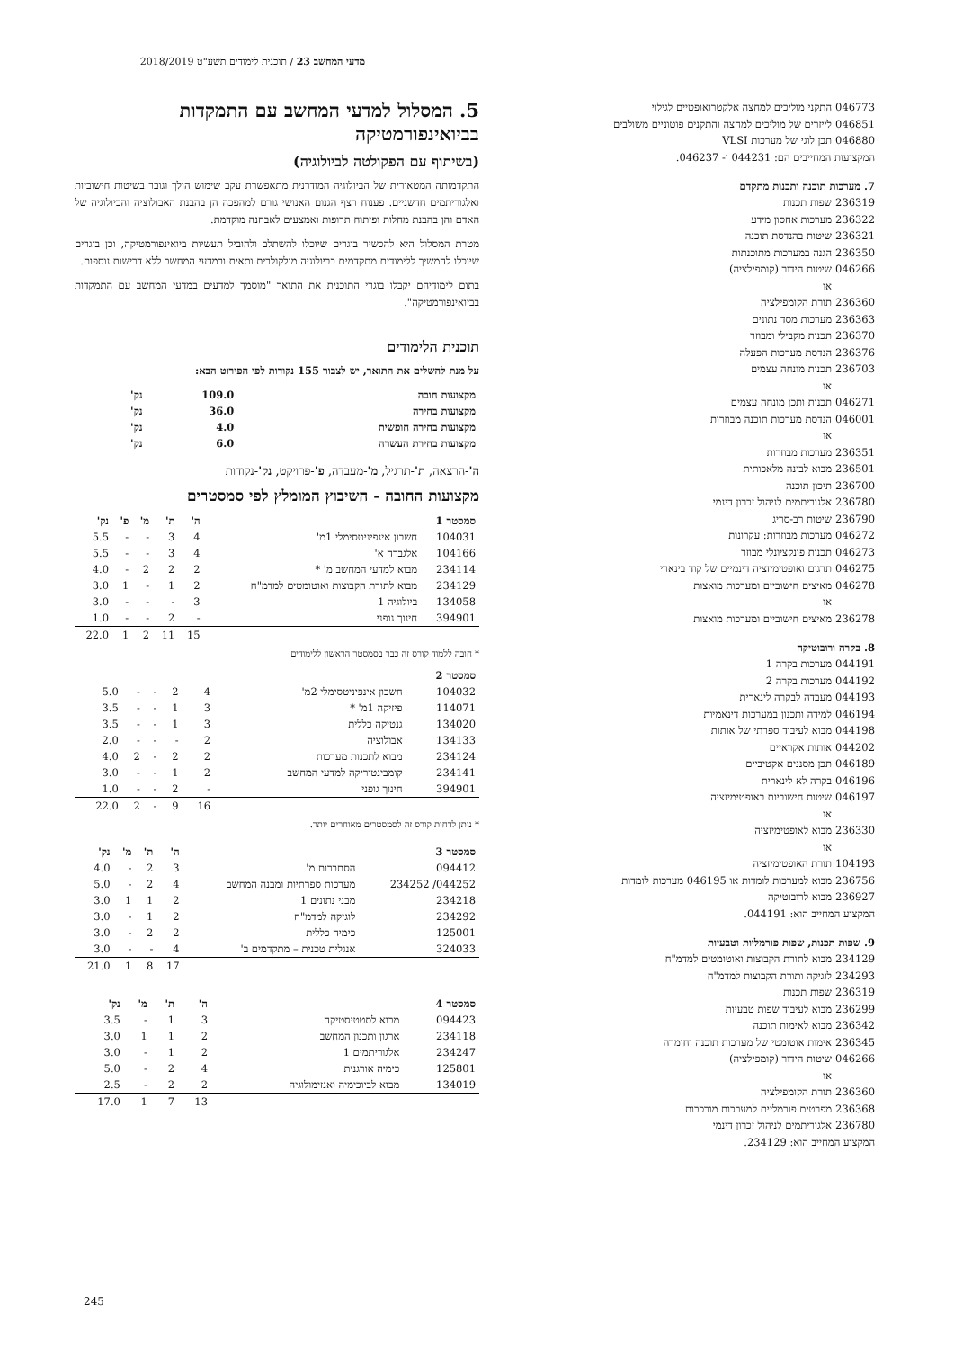מדעי המחשב 23 / תוכנית לימודים תשע"ט 2018/2019
046773 התקני מוליכים למחצה אלקטרואופטיים לגילוי
046851 לייזרים של מוליכים למחצה והתקנים פוטוניים משולבים
046880 תכן לוגי של מערכות VLSI
המקצועות המחייבים הם: 044231 ו- 046237.
7. מערכות תוכנה ותכנות מתקדם
236319 שפות תכנות
236322 מערכות אחסון מידע
236321 שיטות בהנדסת תוכנה
236350 הגנה במערכות מתוכנתות
046266 שיטות הידור (קומפילציה)
או
236360 תורת הקומפילציה
236363 מערכות מסד נתונים
236370 תכנות מקבילי ומבוזר
236376 הנדסת מערכות הפעלה
236703 תכנות מונחה עצמים
או
046271 תכנות ותכן מונחה עצמים
046001 הנדסת מערכות תוכנה מבוזרות
או
236351 מערכות מבוזרות
236501 מבוא לבינה מלאכותית
236700 תיכון תוכנה
236780 אלגוריתמים לניהול זכרון דינמי
236790 שיטות רב-סריג
046272 מערכות מבוזרות: עקרונות
046273 תכנות פונקציונלי מבוזר
046275 תרגום ואופטימיזציה דינמיים של קוד בינארי
046278 מאיצים חישוביים ומערכות מואצות
או
236278 מאיצים חישוביים ומערכות מואצות
8. בקרה ורובוטיקה
044191 מערכות בקרה 1
044192 מערכות בקרה 2
044193 מעבדה לבקרה לינארית
046194 למידה ותכנון במערכות דינאמיות
044198 מבוא לעיבוד ספרתי של אותות
044202 אותות אקראיים
046189 תכן מסננים אקטיביים
046196 בקרה לא לינארית
046197 שיטות חישוביות באופטימיזציה
או
236330 מבוא לאופטימיזציה
או
104193 תורת האופטימיזציה
236756 מבוא למערכות לומדות או 046195 מערכות לומדות
236927 מבוא לרובוטיקה
המקצוע המחייב הוא: 044191.
9. שפות תכנות, שפות פורמליות וטבעיות
234129 מבוא לתורת הקבוצות ואוטומטים למדמ"ח
234293 לוגיקה ותורת הקבוצות למדמ"ח
236319 שפות תכנות
236299 מבוא לעיבוד שפות טבעיות
236342 מבוא לאימות תוכנה
236345 אימות אוטומטי של מערכות תוכנה וחומרה
046266 שיטות הידור (קומפילציה)
או
236360 תורת הקומפילציה
236368 מפרטים פורמליים למערכות מורכבות
236780 אלגוריתמים לניהול זכרון דינמי
המקצוע המחייב הוא: 234129.
5. המסלול למדעי המחשב עם התמקדות בביואינפורמטיקה
(בשיתוף עם הפקולטה לביולוגיה)
התקדמותה המטאורית של הביולוגיה המודרנית מתאפשרת עקב שימוש הולך וגובר בשיטות חישוביות ואלגוריתמים חדשניים. פענוח רצף הגנום האנושי גורם למהפכה הן בהבנת האבולוציה והביולוגיה של האדם והן בהבנת מחלות ופיתוח תרופות ואמצעים לאבחנה מוקדמת.
מטרת המסלול היא להכשיר בוגרים שיוכלו להשתלב ולהוביל תעשיות ביואינפורמטיקה, וכן בוגרים שיוכלו להמשיך ללימודים מתקדמים בביולוגיה מולקולרית ותאית ובמדעי המחשב ללא דרישות נוספות.
בתום לימודיהם יקבלו בוגרי התוכנית את התואר "מוסמך למדעים במדעי המחשב עם התמקדות בביואינפורמטיקה".
תוכנית הלימודים
על מנת להשלים את התואר, יש לצבור 155 נקודות לפי הפירוט הבא:
| מקצועות חובה | 109.0 | נק' |
| מקצועות בחירה | 36.0 | נק' |
| מקצועות בחירה חופשית | 4.0 | נק' |
| מקצועות בחירת העשרה | 6.0 | נק' |
ה'-הרצאה, ת'-תרגיל, מ'-מעבדה, פ'-פרויקט, נק'-נקודות
מקצועות החובה - השיבוץ המומלץ לפי סמסטרים
| סמסטר 1 | | ה' | ת' | מ' | פ' | נק' |
| --- | --- | --- | --- | --- | --- | --- |
| 104031 | חשבון אינפיניטסימלי 1מ' | 4 | 3 | - | - | 5.5 |
| 104166 | אלגברה א' | 4 | 3 | - | - | 5.5 |
| 234114 | מבוא למדעי המחשב מ' * | 2 | 2 | 2 | - | 4.0 |
| 234129 | מבוא לתורת הקבוצות ואוטומטים למדמ"ח | 2 | 1 | - | 1 | 3.0 |
| 134058 | ביולוגיה 1 | 3 | - | - | - | 3.0 |
| 394901 | חינוך גופני | - | 2 | - | - | 1.0 |
| | | 15 | 11 | 2 | 1 | 22.0 |
* חובה ללמוד קורס זה כבר בסמסטר הראשון ללימודים
| סמסטר 2 | | | | | | |
| --- | --- | --- | --- | --- | --- | --- |
| 104032 | חשבון אינפיניטסימלי 2מ' | 4 | 2 | - | - | 5.0 |
| 114071 | פיזיקה 1מ' * | 3 | 1 | - | - | 3.5 |
| 134020 | גנטיקה כללית | 3 | 1 | - | - | 3.5 |
| 134133 | אבולוציה | 2 | - | - | - | 2.0 |
| 234124 | מבוא לתכנות מערכות | 2 | 2 | - | 2 | 4.0 |
| 234141 | קומבינטוריקה למדעי המחשב | 2 | 1 | - | - | 3.0 |
| 394901 | חינוך גופני | - | 2 | - | - | 1.0 |
| | | 16 | 9 | - | 2 | 22.0 |
* ניתן לדחות קורס זה לסמסטרים מאוחרים יותר.
| סמסטר 3 | | ה' | ת' | מ' | נק' |
| --- | --- | --- | --- | --- | --- |
| 094412 | הסתברות מ' | 3 | 2 | - | 4.0 |
| 044252/ 234252 | מערכות ספרתיות ומבנה המחשב | 4 | 2 | - | 5.0 |
| 234218 | מבני נתונים 1 | 2 | 1 | 1 | 3.0 |
| 234292 | לוגיקה למדמ"ח | 2 | 1 | - | 3.0 |
| 125001 | כימיה כללית | 2 | 2 | - | 3.0 |
| 324033 | אנגלית טכנית – מתקדמים ב' | 4 | - | - | 3.0 |
| | | 17 | 8 | 1 | 21.0 |
| סמסטר 4 | | ה' | ת' | מ' | נק' |
| --- | --- | --- | --- | --- | --- |
| 094423 | מבוא לסטטיסטיקה | 3 | 1 | - | 3.5 |
| 234118 | ארגון ותכנון המחשב | 2 | 1 | 1 | 3.0 |
| 234247 | אלגוריתמים 1 | 2 | 1 | - | 3.0 |
| 125801 | כימיה אורגנית | 4 | 2 | - | 5.0 |
| 134019 | מבוא לביוכימיה ואנזימולוגיה | 2 | 2 | - | 2.5 |
| | | 13 | 7 | 1 | 17.0 |
245